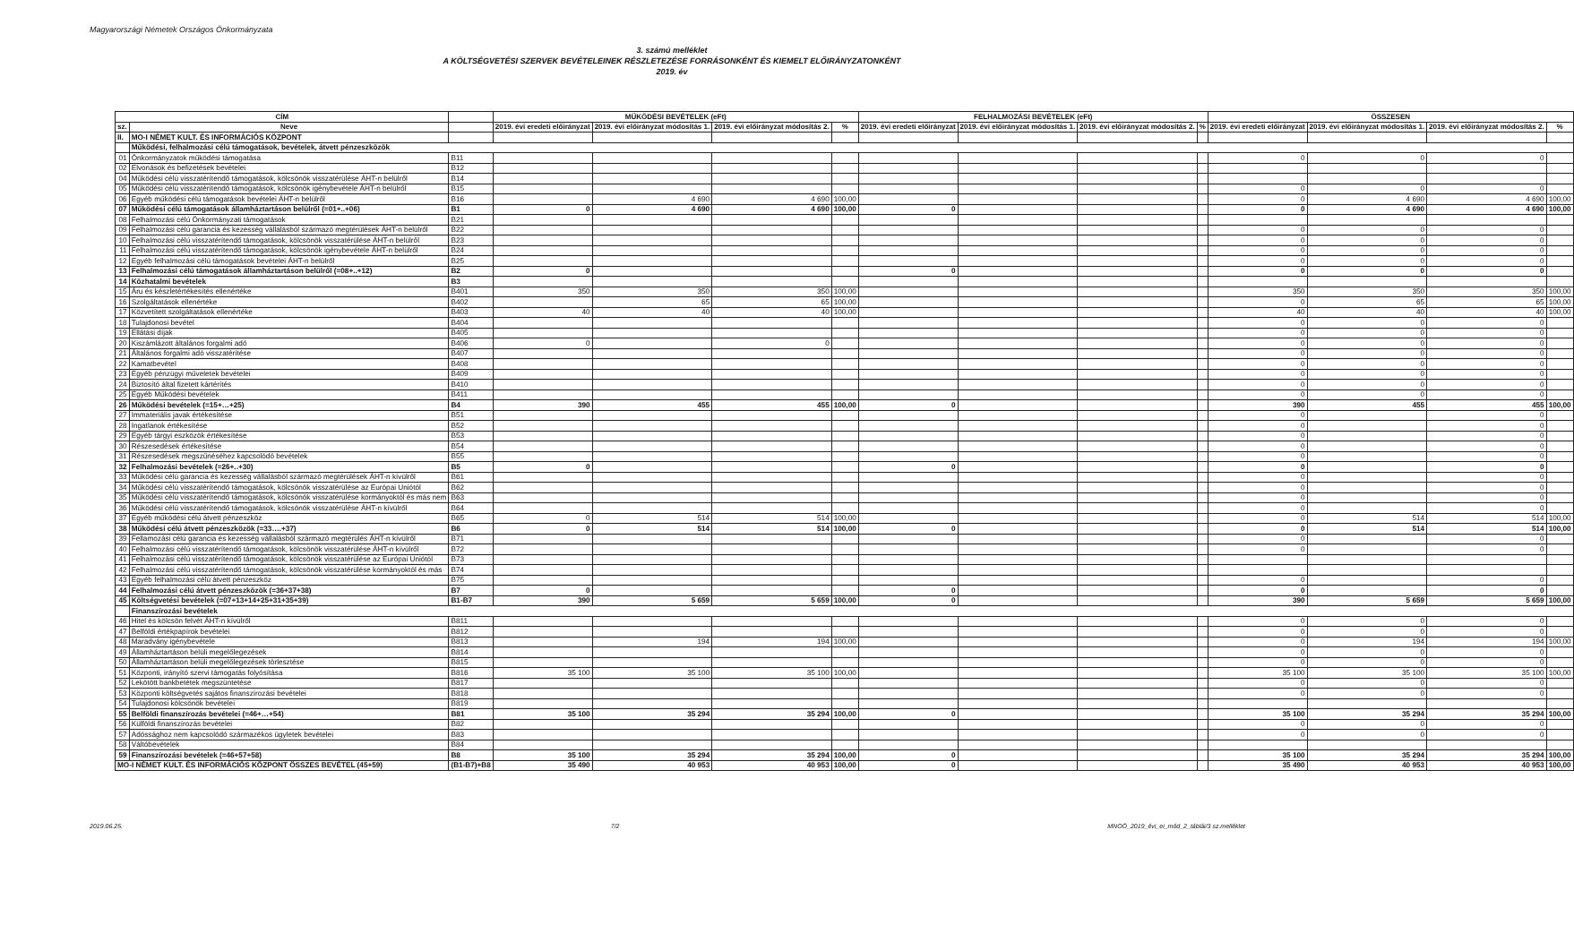Magyarországi Németek Országos Önkormányzata
3. számú melléklet
A KÖLTSÉGVETÉSI SZERVEK BEVÉTELEINEK RÉSZLETEZÉSE FORRÁSONKÉNT ÉS KIEMELT ELŐIRÁNYZATONKÉNT
2019. év
| CÍM | | | MŰKÖDÉSI BEVÉTELEK (eFt) | | | | FELHALMOZÁSI BEVÉTELEK (eFt) | | | | ÖSSZESEN | | | |
| --- | --- | --- | --- | --- | --- | --- | --- | --- | --- | --- | --- | --- | --- | --- |
| sz. | Neve | | 2019. évi eredeti előirányzat | 2019. évi előirányzat módosítás 1. | 2019. évi előirányzat módosítás 2. | % | 2019. évi eredeti előirányzat | 2019. évi előirányzat módosítás 1. | 2019. évi előirányzat módosítás 2. | % | 2019. évi eredeti előirányzat | 2019. évi előirányzat módosítás 1. | 2019. évi előirányzat módosítás 2. | % |
| II. | MO-I NÉMET KULT. ÉS INFORMÁCIÓS KÖZPONT | | | | | | | | | | | | | |
| | Működési, felhalmozási célú támogatások, bevételek, átvett pénzeszközök | | | | | | | | | | | | | |
| 01 | Önkormányzatok működési támogatása | B11 | | | | | | | | | 0 | 0 | 0 | |
| 02 | Elvonások és befizetések bevételei | B12 | | | | | | | | | | | | |
| 04 | Működési célú visszatérítendő támogatások, kölcsönök visszatérülése ÁHT-n belülről | B14 | | | | | | | | | | | | |
| 05 | Működési célú visszatérítendő támogatások, kölcsönök igénybevétele ÁHT-n belülről | B15 | | | | | | | | | 0 | 0 | 0 | |
| 06 | Egyéb működési célú támogatások bevételei ÁHT-n belülről | B16 | | 4 690 | 4 690 | 100,00 | | | | | 0 | 4 690 | 4 690 | 100,00 |
| 07 | Működési célú támogatások államháztartáson belülről (=01+..+06) | B1 | 0 | 4 690 | 4 690 | 100,00 | 0 | | | | 0 | 4 690 | 4 690 | 100,00 |
| 08 | Felhalmozási célú Önkormányzati támogatások | B21 | | | | | | | | | | | | |
| 09 | Felhalmozási célú garancia és kezesség vállalásból származó megtérülések ÁHT-n belülről | B22 | | | | | | | | | 0 | 0 | 0 | |
| 10 | Felhalmozási célú visszatérítendő támogatások, kölcsönök visszatérülése ÁHT-n belülről | B23 | | | | | | | | | 0 | 0 | 0 | |
| 11 | Felhalmozási célú visszatérítendő támogatások, kölcsönök igénybevétele ÁHT-n belülről | B24 | | | | | | | | | 0 | 0 | 0 | |
| 12 | Egyéb felhalmozási célú támogatások bevételei ÁHT-n belülről | B25 | | | | | | | | | 0 | 0 | 0 | |
| 13 | Felhalmozási célú támogatások államháztartáson belülről (=08+..+12) | B2 | 0 | | | | 0 | | | | 0 | 0 | 0 | |
| 14 | Közhatalmi bevételek | B3 | | | | | | | | | | | | |
| 15 | Áru és készletértékesítés ellenértéke | B401 | 350 | 350 | 350 | 100,00 | | | | | 350 | 350 | 350 | 100,00 |
| 16 | Szolgáltatások ellenértéke | B402 | | 65 | 65 | 100,00 | | | | | 0 | 65 | 65 | 100,00 |
| 17 | Közvetített szolgáltatások ellenértéke | B403 | 40 | 40 | 40 | 100,00 | | | | | 40 | 40 | 40 | 100,00 |
| 18 | Tulajdonosi bevétel | B404 | | | | | | | | | 0 | 0 | 0 | |
| 19 | Ellátási díjak | B405 | | | | | | | | | 0 | 0 | 0 | |
| 20 | Kiszámlázott általános forgalmi adó | B406 | 0 | | 0 | | | | | | 0 | 0 | 0 | |
| 21 | Általános forgalmi adó visszatérítése | B407 | | | | | | | | | 0 | 0 | 0 | |
| 22 | Kamatbevétel | B408 | | | | | | | | | 0 | 0 | 0 | |
| 23 | Egyéb pénzügyi műveletek bevételei | B409 | | | | | | | | | 0 | 0 | 0 | |
| 24 | Biztosító által fizetett kártérítés | B410 | | | | | | | | | 0 | 0 | 0 | |
| 25 | Egyéb Működési bevételek | B411 | | | | | | | | | 0 | 0 | 0 | |
| 26 | Működési bevételek (=15+…+25) | B4 | 390 | 455 | 455 | 100,00 | 0 | | | | 390 | 455 | 455 | 100,00 |
| 27 | Immateriális javak értékesítése | B51 | | | | | | | | | 0 | | 0 | |
| 28 | Ingatlanok értékesítése | B52 | | | | | | | | | 0 | | 0 | |
| 29 | Egyéb tárgyi eszközök értékesítése | B53 | | | | | | | | | 0 | | 0 | |
| 30 | Részesedések értékesítése | B54 | | | | | | | | | 0 | | 0 | |
| 31 | Részesedések megszűnéséhez kapcsolódó bevételek | B55 | | | | | | | | | 0 | | 0 | |
| 32 | Felhalmozási bevételek (=26+..+30) | B5 | 0 | | | | 0 | | | | 0 | | 0 | |
| 33 | Működési célú garancia és kezesség vállalásból származó megtérülések ÁHT-n kívülről | B61 | | | | | | | | | 0 | | 0 | |
| 34 | Működési célú visszatérítendő támogatások, kölcsönök visszatérülése az Európai Uniótól | B62 | | | | | | | | | 0 | | 0 | |
| 35 | Működési célú visszatérítendő támogatások, kölcsönök visszatérülése kormányoktól és más nem | B63 | | | | | | | | | 0 | | 0 | |
| 36 | Működési célú visszatérítendő támogatások, kölcsönök visszatérülése ÁHT-n kívülről | B64 | | | | | | | | | 0 | | 0 | |
| 37 | Egyéb működési célú átvett pénzeszköz | B65 | 0 | 514 | 514 | 100,00 | | | | | 0 | 514 | 514 | 100,00 |
| 38 | Működési célú átvett pénzeszközök (=33….+37) | B6 | 0 | 514 | 514 | 100,00 | 0 | | | | 0 | 514 | 514 | 100,00 |
| 39 | Fellamozási célú garancia és kezesség vállalásból származó megtérülés ÁHT-n kívülről | B71 | | | | | | | | | 0 | | 0 | |
| 40 | Felhalmozási célú visszatérítendő támogatások, kölcsönök visszatérülése ÁHT-n kívülről | B72 | | | | | | | | | 0 | | 0 | |
| 41 | Felhalmozási célú visszatérítendő támogatások, kölcsönök visszatérülése az Európai Uniótól | B73 | | | | | | | | | | | | |
| 42 | Felhalmozási célú visszatérítendő támogatások, kölcsönök visszatérülése kormányoktól és más | B74 | | | | | | | | | | | | |
| 43 | Egyéb felhalmozási célú átvett pénzeszköz | B75 | | | | | | | | | 0 | | 0 | |
| 44 | Felhalmozási célú átvett pénzeszközök (=36+37+38) | B7 | 0 | | | | 0 | | | | 0 | | 0 | |
| 45 | Költségvetési bevételek (=07+13+14+25+31+35+39) | B1-B7 | 390 | 5 659 | 5 659 | 100,00 | 0 | | | | 390 | 5 659 | 5 659 | 100,00 |
| | Finanszírozási bevételek | | | | | | | | | | | | | |
| 46 | Hitel és kölcsön felvét ÁHT-n kívülről | B811 | | | | | | | | | 0 | 0 | 0 | |
| 47 | Belföldi értékpapírok bevételei | B812 | | | | | | | | | 0 | 0 | 0 | |
| 48 | Maradvány igénybevétele | B813 | | 194 | 194 | 100,00 | | | | | 0 | 194 | 194 | 100,00 |
| 49 | Államháztartáson belüli megelőlegezések | B814 | | | | | | | | | 0 | 0 | 0 | |
| 50 | Államháztartáson belüli megelőlegezések törlesztése | B815 | | | | | | | | | 0 | 0 | 0 | |
| 51 | Központi, irányító szervi támogatás folyósítása | B816 | 35 100 | 35 100 | 35 100 | 100,00 | | | | | 35 100 | 35 100 | 35 100 | 100,00 |
| 52 | Lekötött bankbetétek megszüntetése | B817 | | | | | | | | | 0 | 0 | 0 | |
| 53 | Központi költségvetés sajátos finanszírozási bevételei | B818 | | | | | | | | | 0 | 0 | 0 | |
| 54 | Tulajdonosi kölcsönök bevételei | B819 | | | | | | | | | | | | |
| 55 | Belföldi finanszírozás bevételei (=46+…+54) | B81 | 35 100 | 35 294 | 35 294 | 100,00 | 0 | | | | 35 100 | 35 294 | 35 294 | 100,00 |
| 56 | Külföldi finanszírozás bevételei | B82 | | | | | | | | | 0 | 0 | 0 | |
| 57 | Adóssághoz nem kapcsolódó származékos ügyletek bevételei | B83 | | | | | | | | | 0 | 0 | 0 | |
| 58 | Váltóbevételek | B84 | | | | | | | | | | | | |
| 59 | Finanszírozási bevételek (=46+57+58) | B8 | 35 100 | 35 294 | 35 294 | 100,00 | 0 | | | | 35 100 | 35 294 | 35 294 | 100,00 |
| MO-I NÉMET KULT. ÉS INFORMÁCIÓS KÖZPONT ÖSSZES BEVÉTEL (45+59) | | (B1-B7)+B8 | 35 490 | 40 953 | 40 953 | 100,00 | 0 | | | | 35 490 | 40 953 | 40 953 | 100,00 |
2019.06.25. 7/2 MNOÖ_2019_évi_ei_mód_2_táblái/3 sz.melléklet